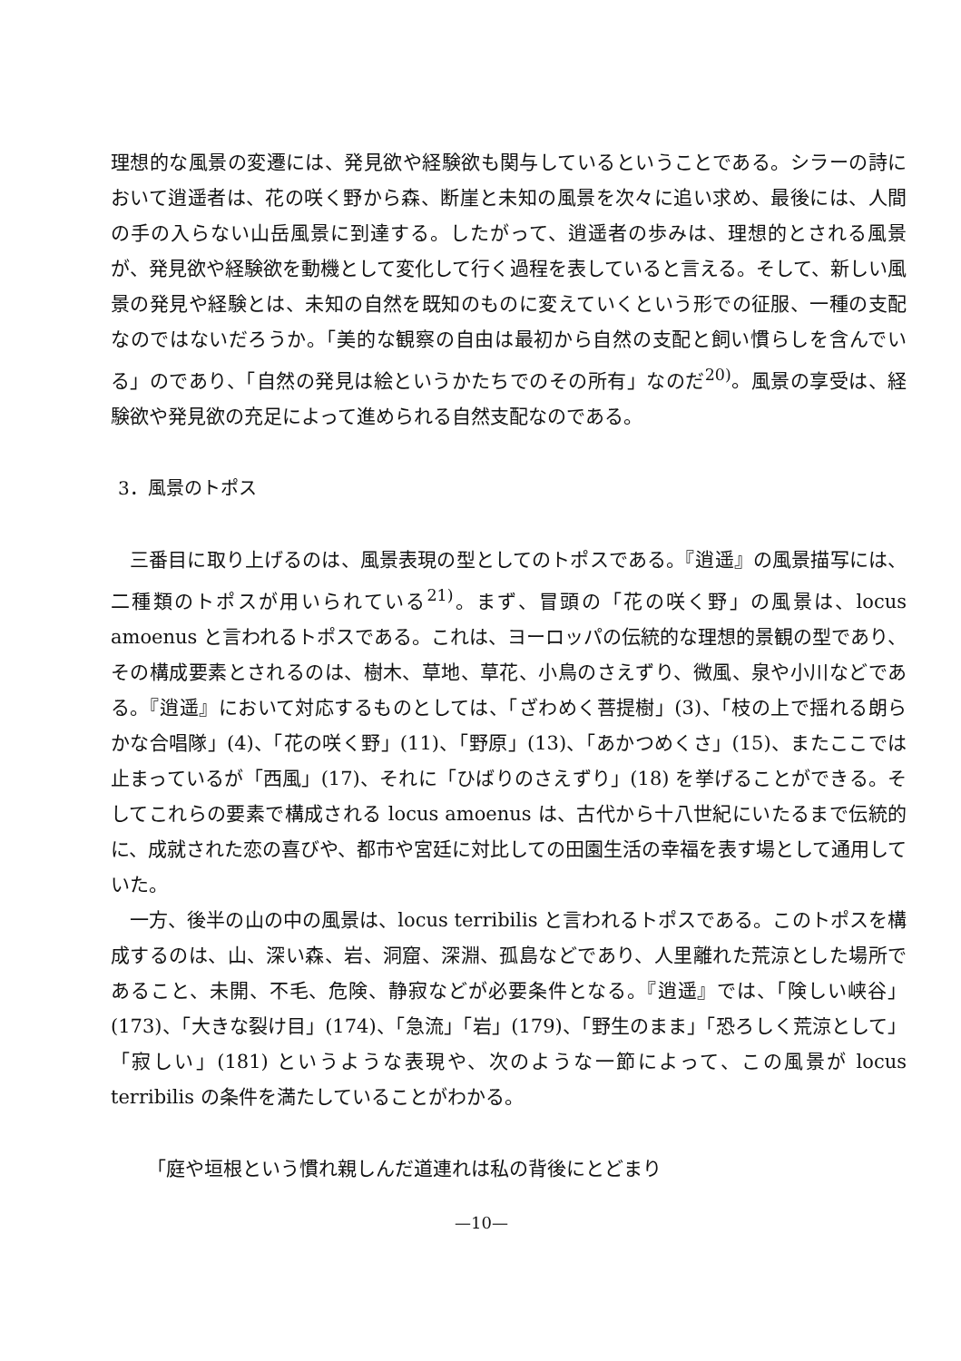理想的な風景の変遷には、発見欲や経験欲も関与しているということである。シラーの詩において逍遥者は、花の咲く野から森、断崖と未知の風景を次々に追い求め、最後には、人間の手の入らない山岳風景に到達する。したがって、逍遥者の歩みは、理想的とされる風景が、発見欲や経験欲を動機として変化して行く過程を表していると言える。そして、新しい風景の発見や経験とは、未知の自然を既知のものに変えていくという形での征服、一種の支配なのではないだろうか。「美的な観察の自由は最初から自然の支配と飼い慣らしを含んでいる」のであり、「自然の発見は絵というかたちでのその所有」なのだ<sup>20)</sup>。風景の享受は、経験欲や発見欲の充足によって進められる自然支配なのである。
3．風景のトポス
三番目に取り上げるのは、風景表現の型としてのトポスである。『逍遥』の風景描写には、二種類のトポスが用いられている<sup>21)</sup>。まず、冒頭の「花の咲く野」の風景は、locus amoenus と言われるトポスである。これは、ヨーロッパの伝統的な理想的景観の型であり、その構成要素とされるのは、樹木、草地、草花、小鳥のさえずり、微風、泉や小川などである。『逍遥』において対応するものとしては、「ざわめく菩提樹」(3)、「枝の上で揺れる朗らかな合唱隊」(4)、「花の咲く野」(11)、「野原」(13)、「あかつめくさ」(15)、またここでは止まっているが「西風」(17)、それに「ひばりのさえずり」(18) を挙げることができる。そしてこれらの要素で構成される locus amoenus は、古代から十八世紀にいたるまで伝統的に、成就された恋の喜びや、都市や宮廷に対比しての田園生活の幸福を表す場として通用していた。
一方、後半の山の中の風景は、locus terribilis と言われるトポスである。このトポスを構成するのは、山、深い森、岩、洞窟、深淵、孤島などであり、人里離れた荒涼とした場所であること、未開、不毛、危険、静寂などが必要条件となる。『逍遥』では、「険しい峡谷」(173)、「大きな裂け目」(174)、「急流」「岩」(179)、「野生のまま」「恐ろしく荒涼として」「寂しい」(181) というような表現や、次のような一節によって、この風景が locus terribilis の条件を満たしていることがわかる。
「庭や垣根という慣れ親しんだ道連れは私の背後にとどまり
—10—